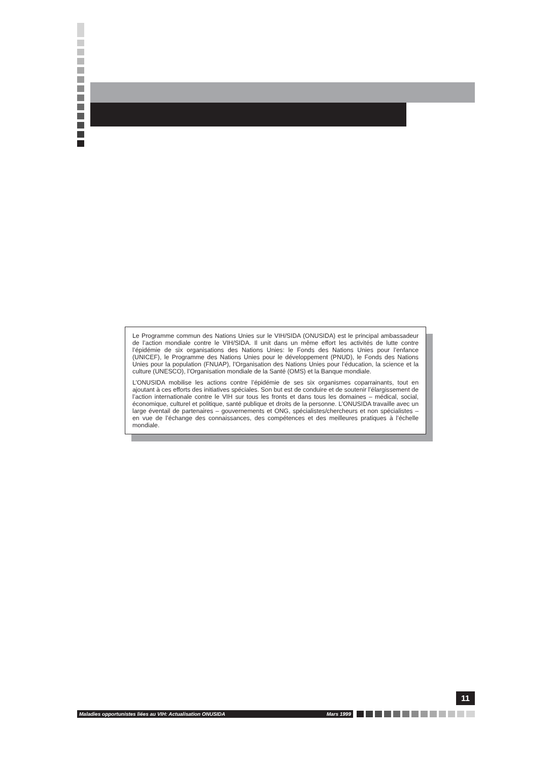Le Programme commun des Nations Unies sur le VIH/SIDA (ONUSIDA) est le principal ambassadeur de l’action mondiale contre le VIH/SIDA. Il unit dans un même effort les activités de lutte contre l’épidémie de six organisations des Nations Unies: le Fonds des Nations Unies pour l’enfance (UNICEF), le Programme des Nations Unies pour le développement (PNUD), le Fonds des Nations Unies pour la population (FNUAP), l’Organisation des Nations Unies pour l’éducation, la science et la culture (UNESCO), l’Organisation mondiale de la Santé (OMS) et la Banque mondiale.
L’ONUSIDA mobilise les actions contre l’épidémie de ses six organismes coparrainants, tout en ajoutant à ces efforts des initiatives spéciales. Son but est de conduire et de soutenir l’élargissement de l’action internationale contre le VIH sur tous les fronts et dans tous les domaines – médical, social, économique, culturel et politique, santé publique et droits de la personne. L’ONUSIDA travaille avec un large éventail de partenaires – gouvernements et ONG, spécialistes/chercheurs et non spécialistes – en vue de l’échange des connaissances, des compétences et des meilleures pratiques à l’échelle mondiale.
11
Maladies opportunistes liées au VIH: Actualisation ONUSIDA Mars 1999